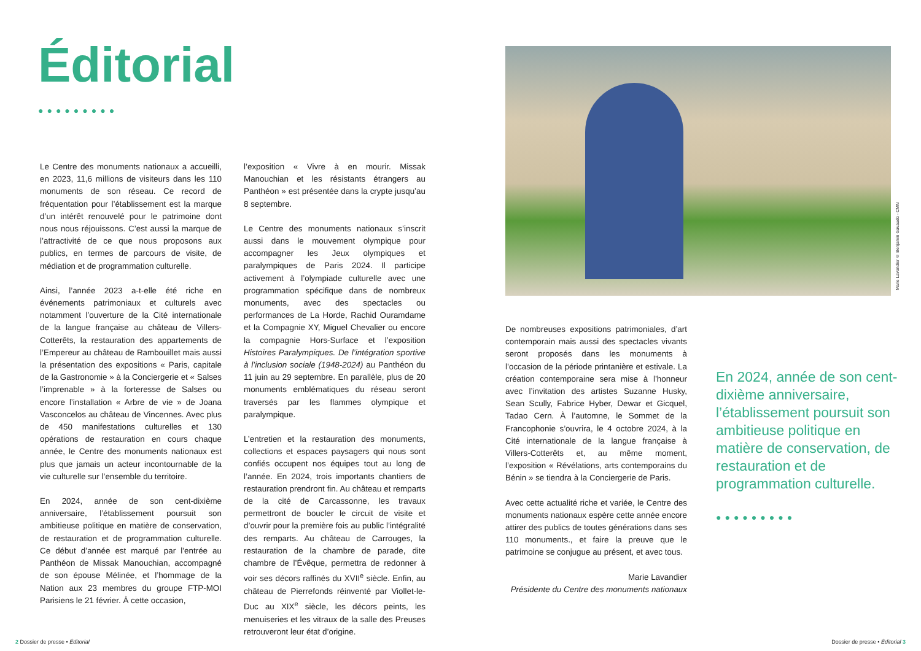Éditorial
●●●●●●●●●
Le Centre des monuments nationaux a accueilli, en 2023, 11,6 millions de visiteurs dans les 110 monuments de son réseau. Ce record de fréquentation pour l’établissement est la marque d’un intérêt renouvelé pour le patrimoine dont nous nous réjouissons. C’est aussi la marque de l’attractivité de ce que nous proposons aux publics, en termes de parcours de visite, de médiation et de programmation culturelle.
Ainsi, l’année 2023 a-t-elle été riche en événements patrimoniaux et culturels avec notamment l’ouverture de la Cité internationale de la langue française au château de Villers-Cotterêts, la restauration des appartements de l’Empereur au château de Rambouillet mais aussi la présentation des expositions « Paris, capitale de la Gastronomie » à la Conciergerie et « Salses l’imprenable » à la forteresse de Salses ou encore l’installation « Arbre de vie » de Joana Vasconcelos au château de Vincennes. Avec plus de 450 manifestations culturelles et 130 opérations de restauration en cours chaque année, le Centre des monuments nationaux est plus que jamais un acteur incontournable de la vie culturelle sur l’ensemble du territoire.
En 2024, année de son cent-dixième anniversaire, l’établissement poursuit son ambitieuse politique en matière de conservation, de restauration et de programmation culturelle. Ce début d’année est marqué par l’entrée au Panthéon de Missak Manouchian, accompagné de son épouse Mélinée, et l’hommage de la Nation aux 23 membres du groupe FTP-MOI Parisiens le 21 février. À cette occasion,
l’exposition « Vivre à en mourir. Missak Manouchian et les résistants étrangers au Panthéon » est présentée dans la crypte jusqu’au 8 septembre.
Le Centre des monuments nationaux s’inscrit aussi dans le mouvement olympique pour accompagner les Jeux olympiques et paralympiques de Paris 2024. Il participe activement à l’olympiade culturelle avec une programmation spécifique dans de nombreux monuments, avec des spectacles ou performances de La Horde, Rachid Ouramdame et la Compagnie XY, Miguel Chevalier ou encore la compagnie Hors-Surface et l’exposition Histoires Paralympiques. De l’intégration sportive à l’inclusion sociale (1948-2024) au Panthéon du 11 juin au 29 septembre. En parallèle, plus de 20 monuments emblématiques du réseau seront traversés par les flammes olympique et paralympique.
L’entretien et la restauration des monuments, collections et espaces paysagers qui nous sont confiés occupent nos équipes tout au long de l’année. En 2024, trois importants chantiers de restauration prendront fin. Au château et remparts de la cité de Carcassonne, les travaux permettront de boucler le circuit de visite et d’ouvrir pour la première fois au public l’intégralité des remparts. Au château de Carrouges, la restauration de la chambre de parade, dite chambre de l’Évêque, permettra de redonner à voir ses décors raffinés du XVII<sup>e</sup> siècle. Enfin, au château de Pierrefonds réinventé par Viollet-le-Duc au XIX<sup>e</sup> siècle, les décors peints, les menuiseries et les vitraux de la salle des Preuses retrouveront leur état d’origine.
Marie Lavandier © Benjamin Gavaudo - CMN
De nombreuses expositions patrimoniales, d’art contemporain mais aussi des spectacles vivants seront proposés dans les monuments à l’occasion de la période printanière et estivale. La création contemporaine sera mise à l’honneur avec l’invitation des artistes Suzanne Husky, Sean Scully, Fabrice Hyber, Dewar et Gicquel, Tadao Cern. À l’automne, le Sommet de la Francophonie s’ouvrira, le 4 octobre 2024, à la Cité internationale de la langue française à Villers-Cotterêts et, au même moment, l’exposition « Révélations, arts contemporains du Bénin » se tiendra à la Conciergerie de Paris.
Avec cette actualité riche et variée, le Centre des monuments nationaux espère cette année encore attirer des publics de toutes générations dans ses 110 monuments., et faire la preuve que le patrimoine se conjugue au présent, et avec tous.
Marie Lavandier
Présidente du Centre des monuments nationaux
En 2024, année de son cent-dixième anniversaire, l’établissement poursuit son ambitieuse politique en matière de conservation, de restauration et de programmation culturelle.
●●●●●●●●●
2 Dossier de presse • Éditorial
Dossier de presse • Éditorial 3